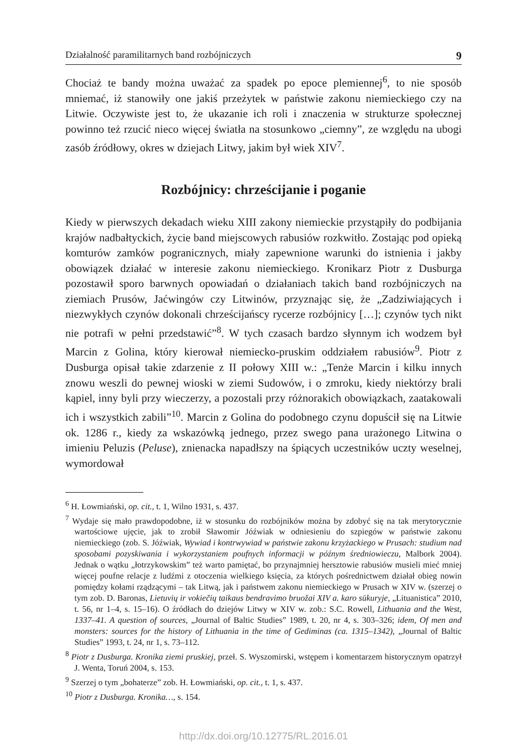Działalność paramilitarnych band rozbójniczych 9
Chociaż te bandy można uważać za spadek po epoce plemiennej<sup>6</sup>, to nie sposób mniemać, iż stanowiły one jakiś przeżytek w państwie zakonu niemieckiego czy na Litwie. Oczywiste jest to, że ukazanie ich roli i znaczenia w strukturze społecznej powinno też rzucić nieco więcej światła na stosunkowo „ciemny”, ze względu na ubogi zasób źródłowy, okres w dziejach Litwy, jakim był wiek XIV<sup>7</sup>.
Rozbójnicy: chrześcijanie i poganie
Kiedy w pierwszych dekadach wieku XIII zakony niemieckie przystąpiły do podbijania krajów nadbałtyckich, życie band miejscowych rabusiów rozkwitło. Zostając pod opieką komturów zamków pogranicznych, miały zapewnione warunki do istnienia i jakby obowiązek działać w interesie zakonu niemieckiego. Kronikarz Piotr z Dusburga pozostawił sporo barwnych opowiadań o działaniach takich band rozbójniczych na ziemiach Prusów, Jaćwingów czy Litwinów, przyznając się, że „Zadziwiających i niezwykłych czynów dokonali chrześcijańscy rycerze rozbójnicy […]; czynów tych nikt nie potrafi w pełni przedstawić”<sup>8</sup>. W tych czasach bardzo słynnym ich wodzem był Marcin z Golina, który kierował niemiecko-pruskim oddziałem rabusiów<sup>9</sup>. Piotr z Dusburga opisał takie zdarzenie z II połowy XIII w.: „Tenże Marcin i kilku innych znowu weszli do pewnej wioski w ziemi Sudowów, i o zmroku, kiedy niektórzy brali kąpiel, inny byli przy wieczerzy, a pozostali przy różnorakich obowiązkach, zaatakowali ich i wszystkich zabili”<sup>10</sup>. Marcin z Golina do podobnego czynu dopuścił się na Litwie ok. 1286 r., kiedy za wskazówką jednego, przez swego pana urażonego Litwina o imieniu Peluzis (Peluse), znienacka napadłszy na śpiących uczestników uczty weselnej, wymordował
<sup>6</sup> H. Łowmiański, op. cit., t. 1, Wilno 1931, s. 437.
<sup>7</sup> Wydaje się mało prawdopodobne, iż w stosunku do rozbójników można by zdobyć się na tak merytorycznie wartościowe ujęcie, jak to zrobił Sławomir Jóźwiak w odniesieniu do szpiegów w państwie zakonu niemieckiego (zob. S. Jóźwiak, Wywiad i kontrwywiad w państwie zakonu krzyżackiego w Prusach: studium nad sposobami pozyskiwania i wykorzystaniem poufnych informacji w późnym średniowieczu, Malbork 2004). Jednak o wątku „łotrzykowskim” też warto pamiętać, bo przynajmniej hersztowie rabusiów musieli mieć mniej więcej poufne relacje z ludźmi z otoczenia wielkiego księcia, za których pośrednictwem działał obieg nowin pomiędzy kołami rządzącymi – tak Litwą, jak i państwem zakonu niemieckiego w Prusach w XIV w. (szerzej o tym zob. D. Baronas, Lietuvių ir vokiečių taikaus bendravimo bruožai XIV a. karo sūkuryje, „Lituanistica” 2010, t. 56, nr 1–4, s. 15–16). O źródłach do dziejów Litwy w XIV w. zob.: S.C. Rowell, Lithuania and the West, 1337–41. A question of sources, „Journal of Baltic Studies” 1989, t. 20, nr 4, s. 303–326; idem, Of men and monsters: sources for the history of Lithuania in the time of Gediminas (ca. 1315–1342), „Journal of Baltic Studies” 1993, t. 24, nr 1, s. 73–112.
<sup>8</sup> Piotr z Dusburga. Kronika ziemi pruskiej, przeł. S. Wyszomirski, wstępem i komentarzem historycznym opatrzył J. Wenta, Toruń 2004, s. 153.
<sup>9</sup> Szerzej o tym „bohaterze” zob. H. Łowmiański, op. cit., t. 1, s. 437.
<sup>10</sup> Piotr z Dusburga. Kronika…, s. 154.
http://dx.doi.org/10.12775/RL.2016.01